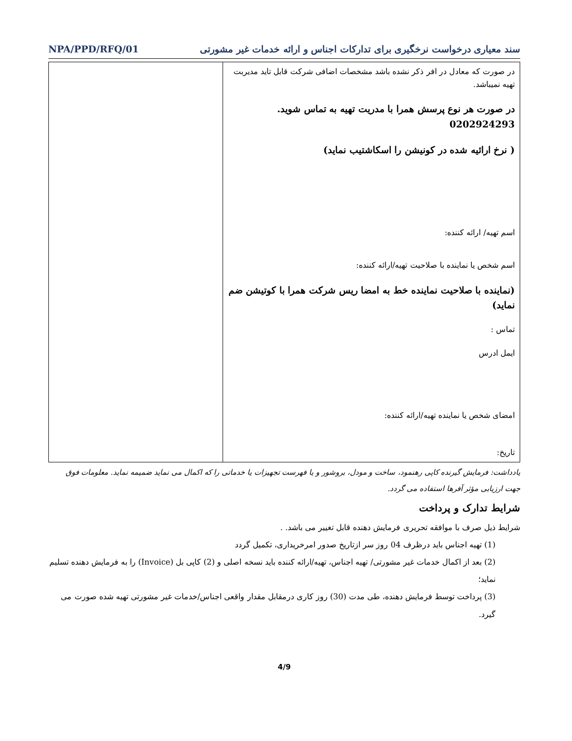سند معیاری درخواست نرخگیری برای تدارکات اجناس و ارائه خدمات غیر مشورتی NPA/PPD/RFQ/01
| در صورت که معادل در افر ذکر نشده باشد مشخصات اضافی شرکت قابل تاید مدیربت تهیه نمیباشد. در صورت هر نوع پرسش همرا با مدریت تهیه به تماس شوید. 0202924293 ( نرخ ارائیه شده در کونیشن را اسکاشتیب نماید) اسم تهیه/ ارائه کننده: اسم شخص یا نماینده با صلاحیت تهیه/ارائه کننده: (نماینده با صلاحیت نماینده خط به امضا ریس شرکت همرا با کوتیشن ضم نماید) تماس : ایمل ادرس امضای شخص یا نماینده تهیه/ارائه کننده: تاریخ: | |
یادداشت: فرمایش گیرنده کاپی رهنمود، ساخت و مودل، بروشور و یا فهرست تجهیزات یا خدماتی را که اکمال می نماید ضمیمه نماید. معلومات فوق جهت ارزیابی مؤثر آفرها استفاده می گردد.
شرایط تدارک و پرداخت
شرایط ذیل صرف با موافقه تحریری فرمایش دهنده قابل تغییر می باشد. .
(1) تهیه اجناس باید درظرف 04 روز سر ازتاریخ صدور امرخریداری، تکمیل گردد
(2) بعد از اکمال خدمات غیر مشورتی/ تهیه اجناس، تهیه/ارائه کننده باید نسخه اصلی و (2) کاپی بل (Invoice) را به فرمایش دهنده تسلیم نماید؛
(3) پرداخت توسط فرمایش دهنده، طی مدت (30) روز کاری درمقابل مقدار واقعی اجناس/خدمات غیر مشورتی تهیه شده صورت می گیرد.
4/9